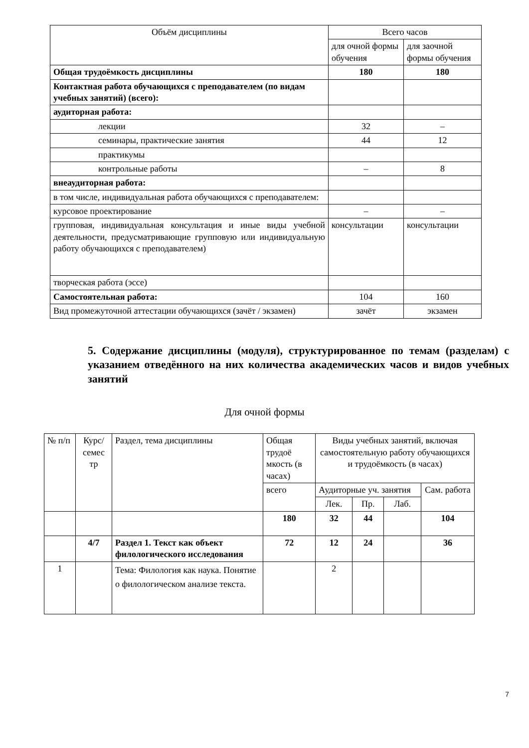| Объём дисциплины | Всего часов | |
| --- | --- | --- |
| | для очной формы обучения | для заочной формы обучения |
| Общая трудоёмкость дисциплины | 180 | 180 |
| Контактная работа обучающихся с преподавателем (по видам учебных занятий) (всего): | | |
| аудиторная работа: | | |
| лекции | 32 | – |
| семинары, практические занятия | 44 | 12 |
| практикумы | | |
| контрольные работы | – | 8 |
| внеаудиторная работа: | | |
| в том числе, индивидуальная работа обучающихся с преподавателем: | | |
| курсовое проектирование | – | – |
| групповая, индивидуальная консультация и иные виды учебной деятельности, предусматривающие групповую или индивидуальную работу обучающихся с преподавателем) | консультации | консультации |
| творческая работа (эссе) | | |
| Самостоятельная работа: | 104 | 160 |
| Вид промежуточной аттестации обучающихся (зачёт / экзамен) | зачёт | экзамен |
5. Содержание дисциплины (модуля), структурированное по темам (разделам) с указанием отведённого на них количества академических часов и видов учебных занятий
Для очной формы
| № п/п | Курс/ семес тр | Раздел, тема дисциплины | Общая трудоё мкость (в часах) | Виды учебных занятий, включая самостоятельную работу обучающихся и трудоёмкость (в часах) | | | |
| | | | всего | Аудиторные уч. занятия | | | Сам. работа |
| | | | | Лек. | Пр. | Лаб. | |
| | | | 180 | 32 | 44 | | 104 |
| | 4/7 | Раздел 1. Текст как объект филологического исследования | 72 | 12 | 24 | | 36 |
| 1 | | Тема: Филология как наука. Понятие о филологическом анализе текста. | | 2 | | | |
7